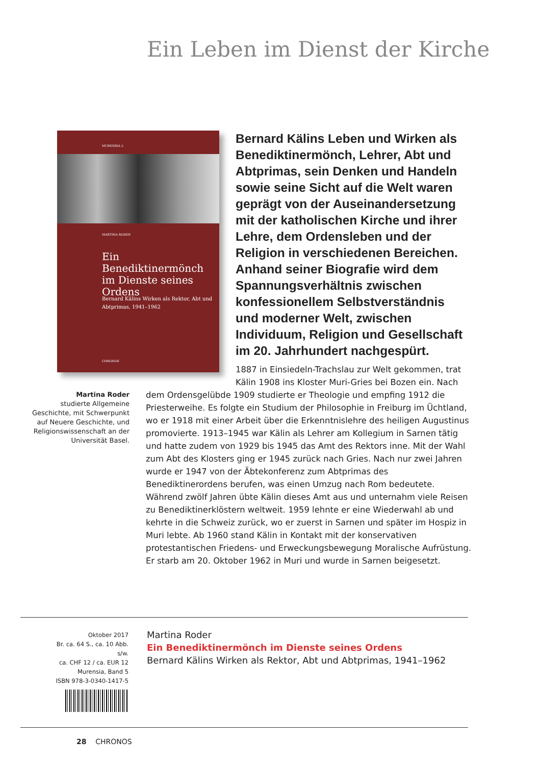Ein Leben im Dienst der Kirche
MURENSIA 5
MARTINA RODER
Ein Benediktinermönch
im Dienste seines
Ordens
Bernard Kälins Wirken als Rektor, Abt und Abtprimas, 1941–1962
CHRONOS
Bernard Kälins Leben und Wirken als Benediktinermönch, Lehrer, Abt und Abtprimas, sein Denken und Handeln sowie seine Sicht auf die Welt waren geprägt von der Auseinandersetzung mit der katholischen Kirche und ihrer Lehre, dem Ordensleben und der Religion in verschiedenen Bereichen. Anhand seiner Biografie wird dem Spannungsverhältnis zwischen konfessionellem Selbstverständnis und moderner Welt, zwischen Individuum, Religion und Gesellschaft im 20. Jahrhundert nachgespürt.
1887 in Einsiedeln-Trachslau zur Welt gekommen, trat Kälin 1908 ins Kloster Muri-Gries bei Bozen ein. Nach
dem Ordensgelübde 1909 studierte er Theologie und empfing 1912 die Priesterweihe. Es folgte ein Studium der Philosophie in Freiburg im Üchtland, wo er 1918 mit einer Arbeit über die Erkenntnislehre des heiligen Augustinus promovierte. 1913–1945 war Kälin als Lehrer am Kollegium in Sarnen tätig und hatte zudem von 1929 bis 1945 das Amt des Rektors inne. Mit der Wahl zum Abt des Klosters ging er 1945 zurück nach Gries. Nach nur zwei Jahren wurde er 1947 von der Äbtekonferenz zum Abtprimas des Benediktinerordens berufen, was einen Umzug nach Rom bedeutete. Während zwölf Jahren übte Kälin dieses Amt aus und unternahm viele Reisen zu Benediktinerklöstern weltweit. 1959 lehnte er eine Wiederwahl ab und kehrte in die Schweiz zurück, wo er zuerst in Sarnen und später im Hospiz in Muri lebte. Ab 1960 stand Kälin in Kontakt mit der konservativen protestantischen Friedens- und Erweckungsbewegung Moralische Aufrüstung. Er starb am 20. Oktober 1962 in Muri und wurde in Sarnen beigesetzt.
Martina Roder
studierte Allgemeine Geschichte, mit Schwerpunkt auf Neuere Geschichte, und Religionswissenschaft an der Universität Basel.
Oktober 2017
Br. ca. 64 S., ca. 10 Abb. s/w.
ca. CHF 12 / ca. EUR 12
Murensia, Band 5
ISBN 978-3-0340-1417-5
Martina Roder
Ein Benediktinermönch im Dienste seines Ordens
Bernard Kälins Wirken als Rektor, Abt und Abtprimas, 1941–1962
28 CHRONOS